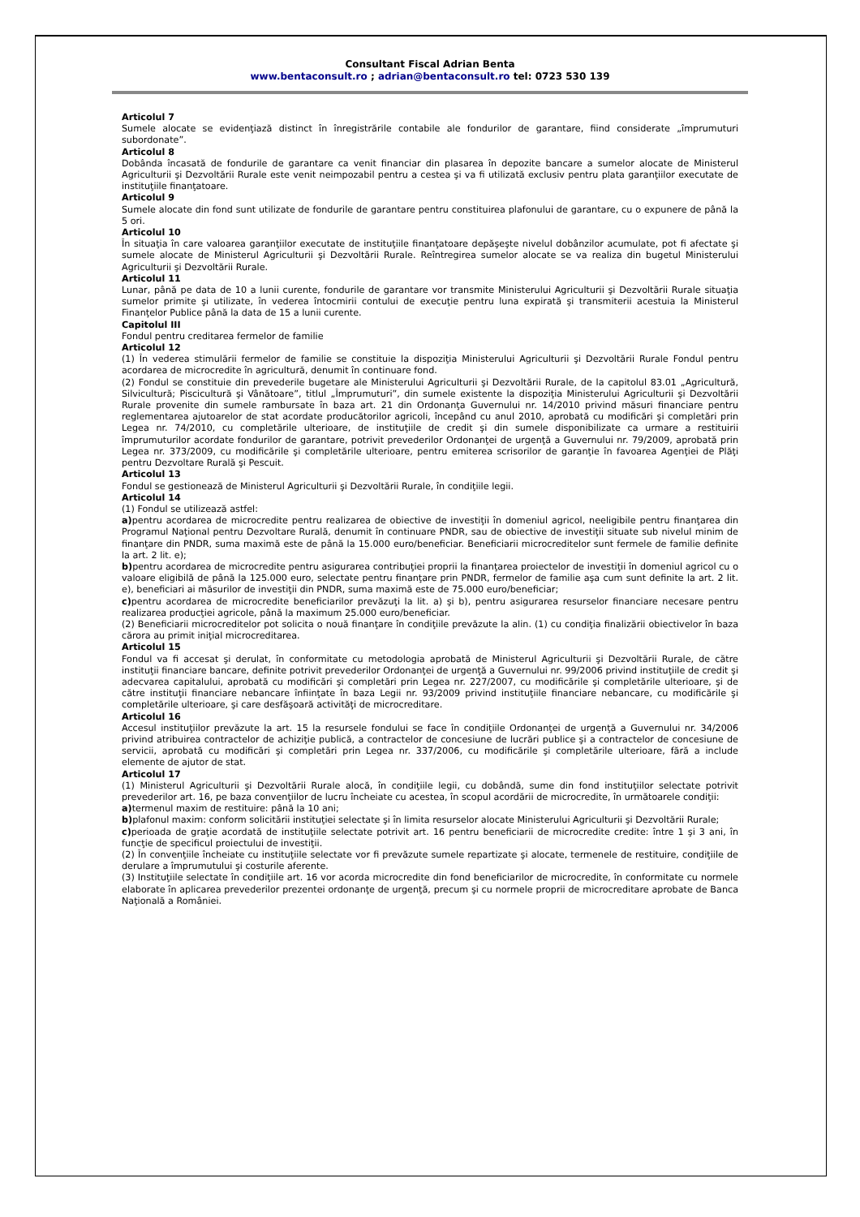Consultant Fiscal Adrian Benta
www.bentaconsult.ro ; adrian@bentaconsult.ro tel: 0723 530 139
Articolul 7
Sumele alocate se evidenţiază distinct în înregistrările contabile ale fondurilor de garantare, fiind considerate „împrumuturi subordonate”.
Articolul 8
Dobânda încasată de fondurile de garantare ca venit financiar din plasarea în depozite bancare a sumelor alocate de Ministerul Agriculturii şi Dezvoltării Rurale este venit neimpozabil pentru a cestea şi va fi utilizată exclusiv pentru plata garanţiilor executate de instituţiile finanţatoare.
Articolul 9
Sumele alocate din fond sunt utilizate de fondurile de garantare pentru constituirea plafonului de garantare, cu o expunere de până la 5 ori.
Articolul 10
În situaţia în care valoarea garanţiilor executate de instituţiile finanţatoare depăşeşte nivelul dobânzilor acumulate, pot fi afectate şi sumele alocate de Ministerul Agriculturii şi Dezvoltării Rurale. Reîntregirea sumelor alocate se va realiza din bugetul Ministerului Agriculturii şi Dezvoltării Rurale.
Articolul 11
Lunar, până pe data de 10 a lunii curente, fondurile de garantare vor transmite Ministerului Agriculturii şi Dezvoltării Rurale situaţia sumelor primite şi utilizate, în vederea întocmirii contului de execuţie pentru luna expirată şi transmiterii acestuia la Ministerul Finanţelor Publice până la data de 15 a lunii curente.
Capitolul III
Fondul pentru creditarea fermelor de familie
Articolul 12
(1) În vederea stimulării fermelor de familie se constituie la dispoziţia Ministerului Agriculturii şi Dezvoltării Rurale Fondul pentru acordarea de microcredite în agricultură, denumit în continuare fond.
(2) Fondul se constituie din prevederile bugetare ale Ministerului Agriculturii şi Dezvoltării Rurale, de la capitolul 83.01 „Agricultură, Silvicultură; Piscicultură şi Vânătoare”, titlul „Împrumuturi”, din sumele existente la dispoziţia Ministerului Agriculturii şi Dezvoltării Rurale provenite din sumele rambursate în baza art. 21 din Ordonanţa Guvernului nr. 14/2010 privind măsuri financiare pentru reglementarea ajutoarelor de stat acordate producătorilor agricoli, începând cu anul 2010, aprobată cu modificări şi completări prin Legea nr. 74/2010, cu completările ulterioare, de instituţiile de credit şi din sumele disponibilizate ca urmare a restituirii împrumuturilor acordate fondurilor de garantare, potrivit prevederilor Ordonanţei de urgenţă a Guvernului nr. 79/2009, aprobată prin Legea nr. 373/2009, cu modificările şi completările ulterioare, pentru emiterea scrisorilor de garanţie în favoarea Agenţiei de Plăţi pentru Dezvoltare Rurală şi Pescuit.
Articolul 13
Fondul se gestionează de Ministerul Agriculturii şi Dezvoltării Rurale, în condiţiile legii.
Articolul 14
(1) Fondul se utilizează astfel:
a) pentru acordarea de microcredite pentru realizarea de obiective de investiţii în domeniul agricol, neeligibile pentru finanţarea din Programul Naţional pentru Dezvoltare Rurală, denumit în continuare PNDR, sau de obiective de investiţii situate sub nivelul minim de finanţare din PNDR, suma maximă este de până la 15.000 euro/beneficiar. Beneficiarii microcreditelor sunt fermele de familie definite la art. 2 lit. e);
b) pentru acordarea de microcredite pentru asigurarea contribuţiei proprii la finanţarea proiectelor de investiţii în domeniul agricol cu o valoare eligibilă de până la 125.000 euro, selectate pentru finanţare prin PNDR, fermelor de familie aşa cum sunt definite la art. 2 lit. e), beneficiari ai măsurilor de investiţii din PNDR, suma maximă este de 75.000 euro/beneficiar;
c) pentru acordarea de microcredite beneficiarilor prevăzuţi la lit. a) şi b), pentru asigurarea resurselor financiare necesare pentru realizarea producţiei agricole, până la maximum 25.000 euro/beneficiar.
(2) Beneficiarii microcreditelor pot solicita o nouă finanţare în condiţiile prevăzute la alin. (1) cu condiţia finalizării obiectivelor în baza cărora au primit iniţial microcreditarea.
Articolul 15
Fondul va fi accesat şi derulat, în conformitate cu metodologia aprobată de Ministerul Agriculturii şi Dezvoltării Rurale, de către instituţii financiare bancare, definite potrivit prevederilor Ordonanţei de urgenţă a Guvernului nr. 99/2006 privind instituţiile de credit şi adecvarea capitalului, aprobată cu modificări şi completări prin Legea nr. 227/2007, cu modificările şi completările ulterioare, şi de către instituţii financiare nebancare înfiinţate în baza Legii nr. 93/2009 privind instituţiile financiare nebancare, cu modificările şi completările ulterioare, şi care desfăşoară activităţi de microcreditare.
Articolul 16
Accesul instituţiilor prevăzute la art. 15 la resursele fondului se face în condiţiile Ordonanţei de urgenţă a Guvernului nr. 34/2006 privind atribuirea contractelor de achiziţie publică, a contractelor de concesiune de lucrări publice şi a contractelor de concesiune de servicii, aprobată cu modificări şi completări prin Legea nr. 337/2006, cu modificările şi completările ulterioare, fără a include elemente de ajutor de stat.
Articolul 17
(1) Ministerul Agriculturii şi Dezvoltării Rurale alocă, în condiţiile legii, cu dobândă, sume din fond instituţiilor selectate potrivit prevederilor art. 16, pe baza convenţiilor de lucru încheiate cu acestea, în scopul acordării de microcredite, în următoarele condiţii:
a) termenul maxim de restituire: până la 10 ani;
b) plafonul maxim: conform solicitării instituţiei selectate şi în limita resurselor alocate Ministerului Agriculturii şi Dezvoltării Rurale;
c) perioada de graţie acordată de instituţiile selectate potrivit art. 16 pentru beneficiarii de microcredite credite: între 1 şi 3 ani, în funcţie de specificul proiectului de investiţii.
(2) În convenţiile încheiate cu instituţiile selectate vor fi prevăzute sumele repartizate şi alocate, termenele de restituire, condiţiile de derulare a împrumutului şi costurile aferente.
(3) Instituţiile selectate în condiţiile art. 16 vor acorda microcredite din fond beneficiarilor de microcredite, în conformitate cu normele elaborate în aplicarea prevederilor prezentei ordonanţe de urgenţă, precum şi cu normele proprii de microcreditare aprobate de Banca Naţională a României.